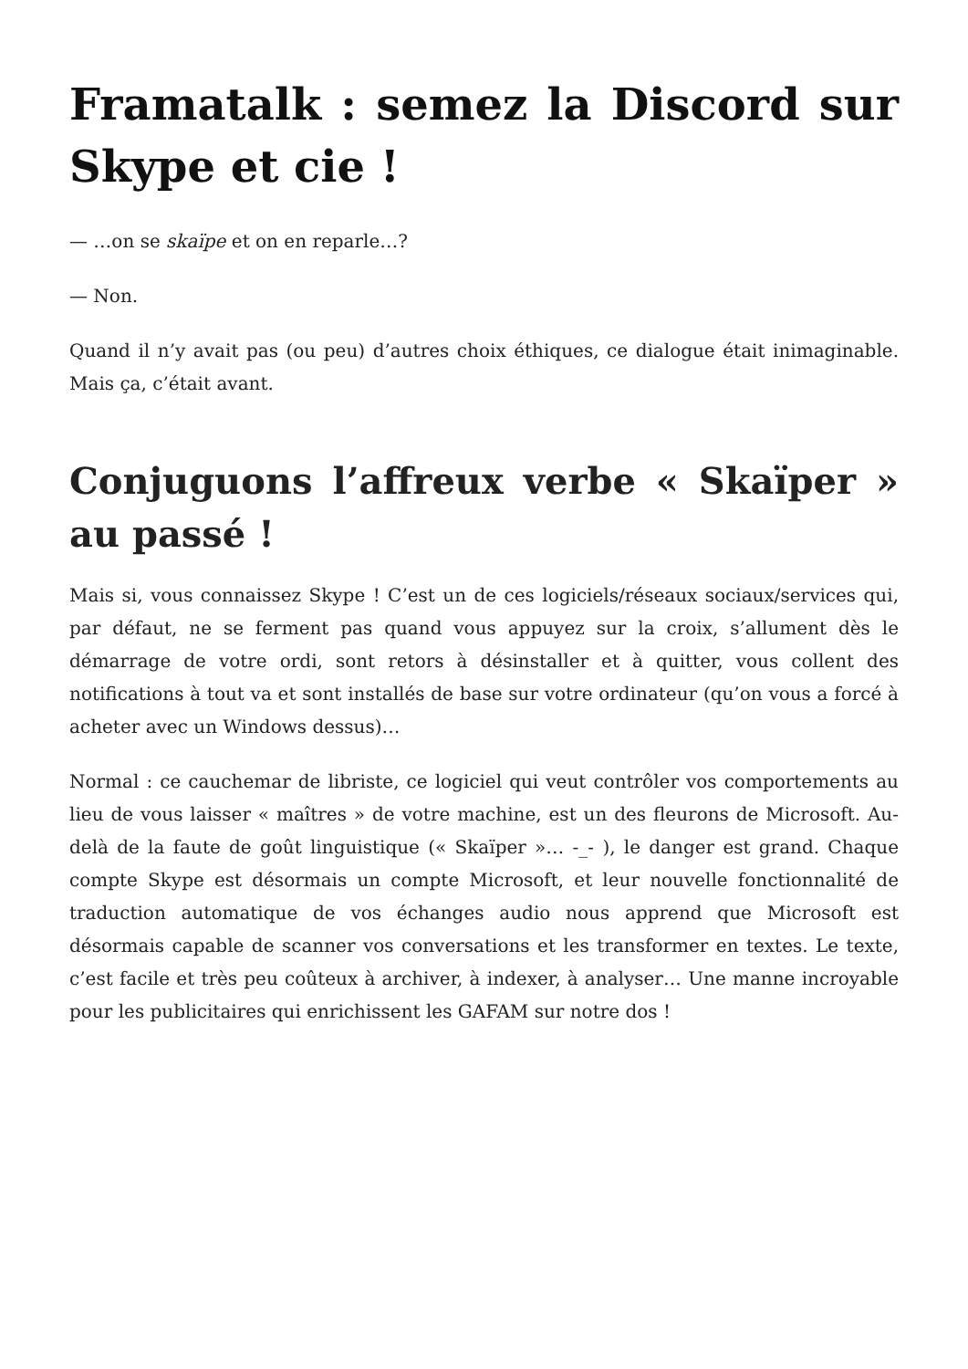Framatalk : semez la Discord sur Skype et cie !
— …on se skaïpe et on en reparle…?
— Non.
Quand il n’y avait pas (ou peu) d’autres choix éthiques, ce dialogue était inimaginable. Mais ça, c’était avant.
Conjuguons l’affreux verbe « Skaïper » au passé !
Mais si, vous connaissez Skype ! C’est un de ces logiciels/réseaux sociaux/services qui, par défaut, ne se ferment pas quand vous appuyez sur la croix, s’allument dès le démarrage de votre ordi, sont retors à désinstaller et à quitter, vous collent des notifications à tout va et sont installés de base sur votre ordinateur (qu’on vous a forcé à acheter avec un Windows dessus)…
Normal : ce cauchemar de libriste, ce logiciel qui veut contrôler vos comportements au lieu de vous laisser « maîtres » de votre machine, est un des fleurons de Microsoft. Au-delà de la faute de goût linguistique (« Skaïper »… -_- ), le danger est grand. Chaque compte Skype est désormais un compte Microsoft, et leur nouvelle fonctionnalité de traduction automatique de vos échanges audio nous apprend que Microsoft est désormais capable de scanner vos conversations et les transformer en textes. Le texte, c’est facile et très peu coûteux à archiver, à indexer, à analyser… Une manne incroyable pour les publicitaires qui enrichissent les GAFAM sur notre dos !